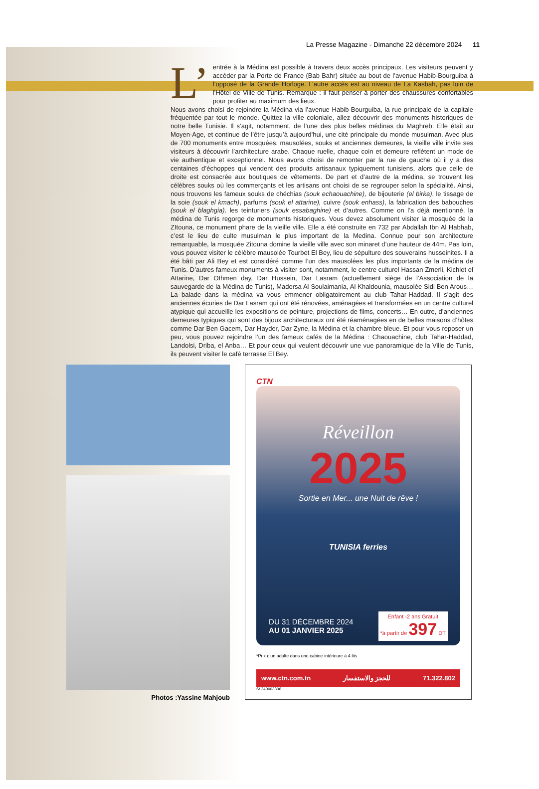La Presse Magazine - Dimanche 22 décembre 2024 11
L’ entrée à la Médina est possible à travers deux accès principaux. Les visiteurs peuvent y accéder par la Porte de France (Bab Bahr) située au bout de l’avenue Habib-Bourguiba à l’opposé de la Grande Horloge. L’autre accès est au niveau de La Kasbah, pas loin de l’Hôtel de Ville de Tunis. Remarque : il faut penser à porter des chaussures confortables pour profiter au maximum des lieux.
Nous avons choisi de rejoindre la Médina via l’avenue Habib-Bourguiba, la rue principale de la capitale fréquentée par tout le monde. Quittez la ville coloniale, allez découvrir des monuments historiques de notre belle Tunisie. Il s’agit, notamment, de l’une des plus belles médinas du Maghreb. Elle était au Moyen-Age, et continue de l’être jusqu’à aujourd’hui, une cité principale du monde musulman. Avec plus de 700 monuments entre mosquées, mausolées, souks et anciennes demeures, la vieille ville invite ses visiteurs à découvrir l’architecture arabe. Chaque ruelle, chaque coin et demeure reflètent un mode de vie authentique et exceptionnel. Nous avons choisi de remonter par la rue de gauche où il y a des centaines d’échoppes qui vendent des produits artisanaux typiquement tunisiens, alors que celle de droite est consacrée aux boutiques de vêtements. De part et d’autre de la médina, se trouvent les célèbres souks où les commerçants et les artisans ont choisi de se regrouper selon la spécialité. Ainsi, nous trouvons les fameux souks de chéchias (souk echaouachine), de bijouterie (el birka), le tissage de la soie (souk el kmach), parfums (souk el attarine), cuivre (souk enhass), la fabrication des babouches (souk el blaghgia), les teinturiers (souk essabaghine) et d’autres. Comme on l’a déjà mentionné, la médina de Tunis regorge de monuments historiques. Vous devez absolument visiter la mosquée de la ZItouna, ce monument phare de la vieille ville. Elle a été construite en 732 par Abdallah Ibn Al Habhab, c’est le lieu de culte musulman le plus important de la Medina. Connue pour son architecture remarquable, la mosquée Zitouna domine la vieille ville avec son minaret d’une hauteur de 44m. Pas loin, vous pouvez visiter le célèbre mausolée Tourbet El Bey, lieu de sépulture des souverains husseinites. Il a été bâti par Ali Bey et est considéré comme l’un des mausolées les plus importants de la médina de Tunis. D’autres fameux monuments à visiter sont, notamment, le centre culturel Hassan Zmerli, Kichlet el Attarine, Dar Othmen day, Dar Hussein, Dar Lasram (actuellement siège de l’Association de la sauvegarde de la Médina de Tunis), Madersa Al Soulaimania, Al Khaldounia, mausolée Sidi Ben Arous… La balade dans la médina va vous emmener obligatoirement au club Tahar-Haddad. Il s’agit des anciennes écuries de Dar Lasram qui ont été rénovées, aménagées et transformées en un centre culturel atypique qui accueille les expositions de peinture, projections de films, concerts… En outre, d’anciennes demeures typiques qui sont des bijoux architecturaux ont été réaménagées en de belles maisons d’hôtes comme Dar Ben Gacem, Dar Hayder, Dar Zyne, la Médina et la chambre bleue. Et pour vous reposer un peu, vous pouvez rejoindre l’un des fameux cafés de la Médina : Chaouachine, club Tahar-Haddad, Landolsi, Driba, el Anba… Et pour ceux qui veulent découvrir une vue panoramique de la Ville de Tunis, ils peuvent visiter le café terrasse El Bey.
Photos :Yassine Mahjoub
CTN
Réveillon
2025
Sortie en Mer... une Nuit de rêve !
TUNISIA ferries
DU 31 DÉCEMBRE 2024
AU 01 JANVIER 2025
Enfant -2 ans Gratuit
*à partir de 397 DT
*Prix d'un adulte dans une cabine intérieure à 4 lits
www.ctn.com.tn للحجز والاستفسار 71.322.802
S/ 240003306